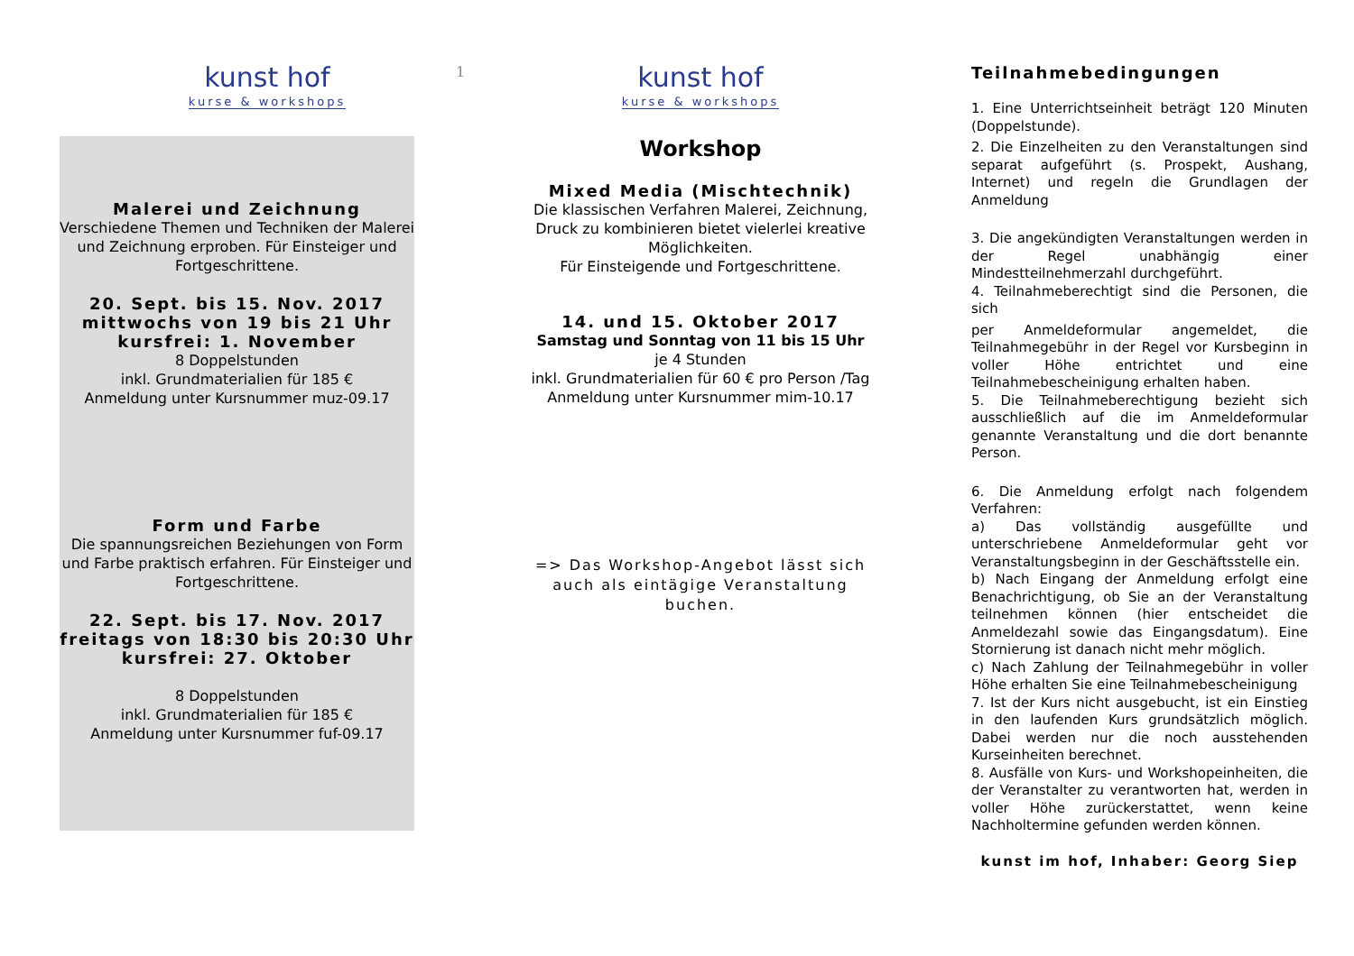1
kunst hof
kurse & workshops
Malerei und Zeichnung
Verschiedene Themen und Techniken der Malerei und Zeichnung erproben. Für Einsteiger und Fortgeschrittene.
20. Sept. bis 15. Nov. 2017
mittwochs von 19 bis 21 Uhr
kursfrei: 1. November
8 Doppelstunden
inkl. Grundmaterialien für 185 €
Anmeldung unter Kursnummer muz-09.17
Form und Farbe
Die spannungsreichen Beziehungen von Form und Farbe praktisch erfahren. Für Einsteiger und Fortgeschrittene.
22. Sept. bis 17. Nov. 2017
freitags von 18:30 bis 20:30 Uhr
kursfrei: 27. Oktober
8 Doppelstunden
inkl. Grundmaterialien für 185 €
Anmeldung unter Kursnummer fuf-09.17
kunst hof
kurse & workshops
Workshop
Mixed Media (Mischtechnik)
Die klassischen Verfahren Malerei, Zeichnung, Druck zu kombinieren bietet vielerlei kreative Möglichkeiten.
Für Einsteigende und Fortgeschrittene.
14. und 15. Oktober 2017
Samstag und Sonntag von 11 bis 15 Uhr
je 4 Stunden
inkl. Grundmaterialien für 60 € pro Person /Tag
Anmeldung unter Kursnummer mim-10.17
=> Das Workshop-Angebot lässt sich auch als eintägige Veranstaltung buchen.
Teilnahmebedingungen
1. Eine Unterrichtseinheit beträgt 120 Minuten (Doppelstunde).
2. Die Einzelheiten zu den Veranstaltungen sind separat aufgeführt (s. Prospekt, Aushang, Internet) und regeln die Grundlagen der Anmeldung
3. Die angekündigten Veranstaltungen werden in der Regel unabhängig einer Mindestteilnehmerzahl durchgeführt.
4. Teilnahmeberechtigt sind die Personen, die sich
per Anmeldeformular angemeldet, die Teilnahmegebühr in der Regel vor Kursbeginn in voller Höhe entrichtet und eine Teilnahmebescheinigung erhalten haben.
5. Die Teilnahmeberechtigung bezieht sich ausschließlich auf die im Anmeldeformular genannte Veranstaltung und die dort benannte Person.
6. Die Anmeldung erfolgt nach folgendem Verfahren:
a) Das vollständig ausgefüllte und unterschriebene Anmeldeformular geht vor Veranstaltungsbeginn in der Geschäftsstelle ein.
b) Nach Eingang der Anmeldung erfolgt eine Benachrichtigung, ob Sie an der Veranstaltung teilnehmen können (hier entscheidet die Anmeldezahl sowie das Eingangsdatum). Eine Stornierung ist danach nicht mehr möglich.
c) Nach Zahlung der Teilnahmegebühr in voller Höhe erhalten Sie eine Teilnahmebescheinigung
7. Ist der Kurs nicht ausgebucht, ist ein Einstieg in den laufenden Kurs grundsätzlich möglich. Dabei werden nur die noch ausstehenden Kurseinheiten berechnet.
8. Ausfälle von Kurs- und Workshopeinheiten, die der Veranstalter zu verantworten hat, werden in voller Höhe zurückerstattet, wenn keine Nachholtermine gefunden werden können.
kunst im hof, Inhaber: Georg Siep